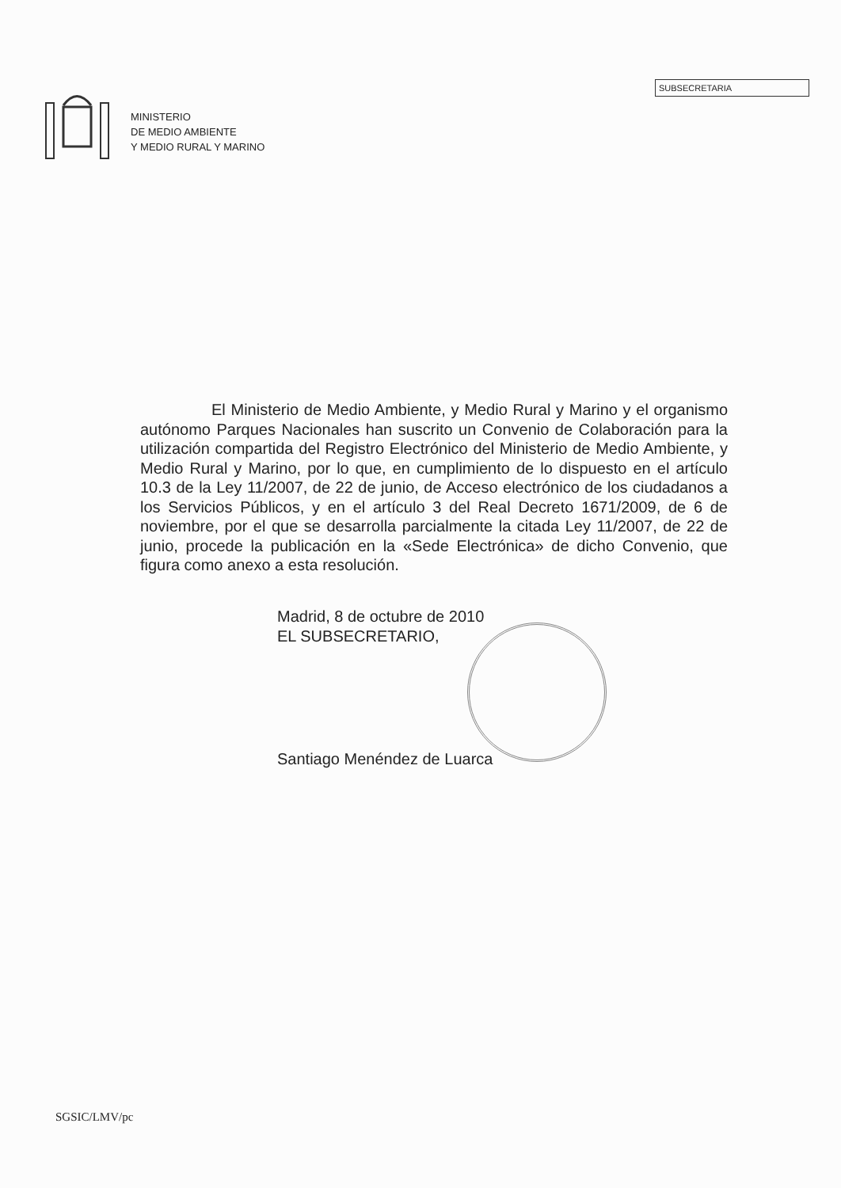MINISTERIO
DE MEDIO AMBIENTE
Y MEDIO RURAL Y MARINO
SUBSECRETARIA
El Ministerio de Medio Ambiente, y Medio Rural y Marino y el organismo autónomo Parques Nacionales han suscrito un Convenio de Colaboración para la utilización compartida del Registro Electrónico del Ministerio de Medio Ambiente, y Medio Rural y Marino, por lo que, en cumplimiento de lo dispuesto en el artículo 10.3 de la Ley 11/2007, de 22 de junio, de Acceso electrónico de los ciudadanos a los Servicios Públicos, y en el artículo 3 del Real Decreto 1671/2009, de 6 de noviembre, por el que se desarrolla parcialmente la citada Ley 11/2007, de 22 de junio, procede la publicación en la «Sede Electrónica» de dicho Convenio, que figura como anexo a esta resolución.
Madrid, 8 de octubre de 2010
EL SUBSECRETARIO,
Santiago Menéndez de Luarca
SGSIC/LMV/pc